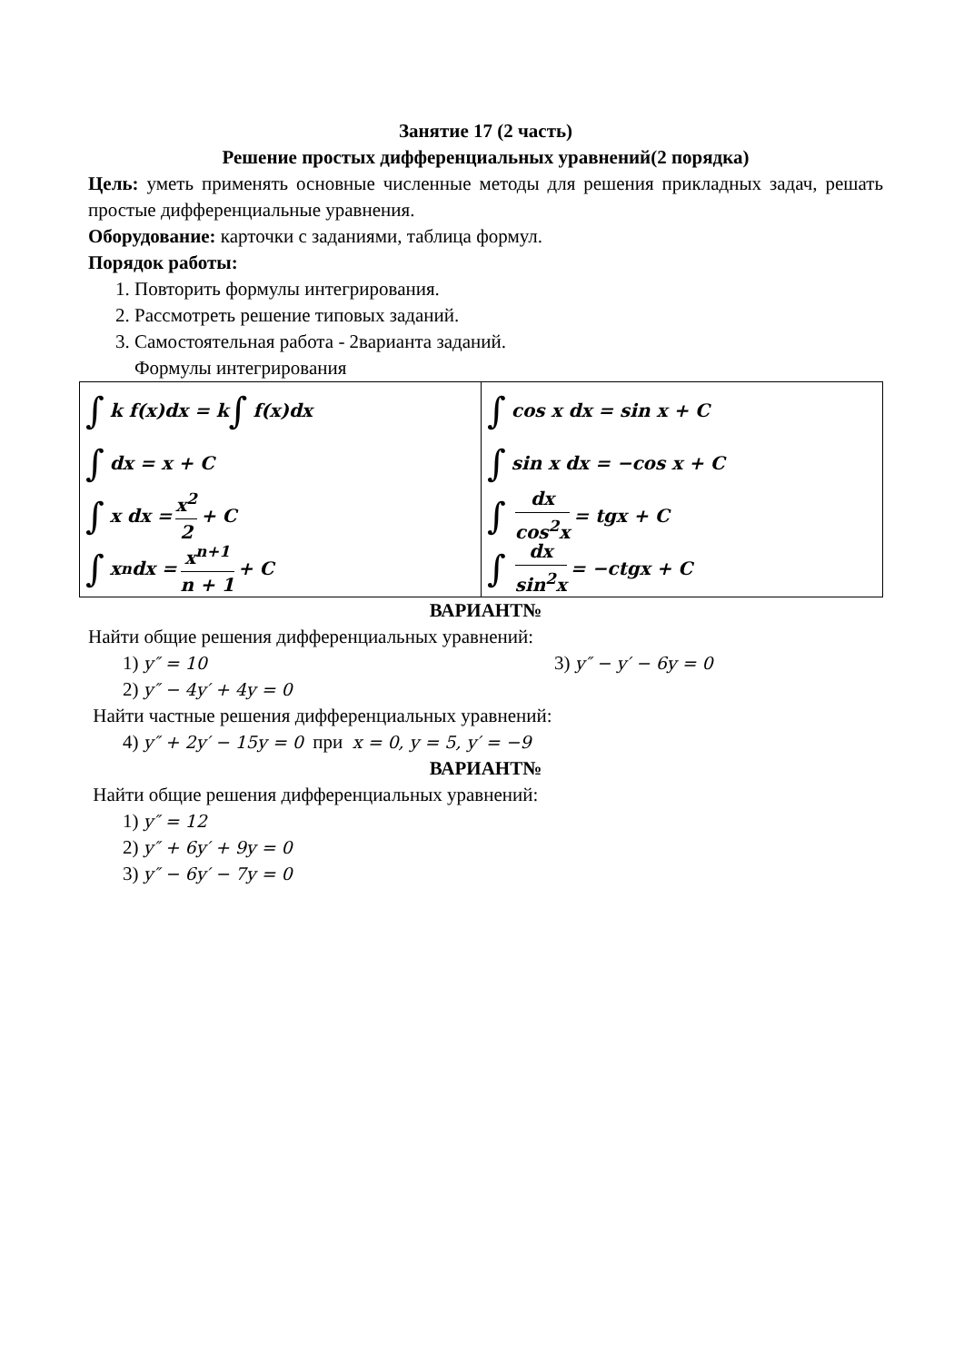Занятие 17 (2 часть)
Решение простых дифференциальных уравнений(2 порядка)
Цель: уметь применять основные численные методы для решения прикладных задач, решать простые дифференциальные уравнения.
Оборудование: карточки с заданиями, таблица формул.
Порядок работы:
1. Повторить формулы интегрирования.
2. Рассмотреть решение типовых заданий.
3. Самостоятельная работа - 2варианта заданий.
Формулы интегрирования
| ∫ k f(x)dx = k ∫ f(x)dx ∫ dx = x + C ∫ x dx = x<sup>2</sup> 2 + C ∫ x<sup>n</sup> dx = x<sup>n+1</sup> n + 1 + C | ∫ cos x dx = sin x + C ∫ sin x dx = −cos x + C ∫ dx cos<sup>2</sup>x = tgx + C ∫ dx sin<sup>2</sup>x = −ctgx + C |
ВАРИАНТ№
Найти общие решения дифференциальных уравнений:
1) y″ = 10 3) y″ − y′ − 6y = 0
2) y″ − 4y′ + 4y = 0
Найти частные решения дифференциальных уравнений:
4) y″ + 2y′ − 15y = 0 при x = 0, y = 5, y′ = −9
ВАРИАНТ№
Найти общие решения дифференциальных уравнений:
1) y″ = 12
2) y″ + 6y′ + 9y = 0
3) y″ − 6y′ − 7y = 0